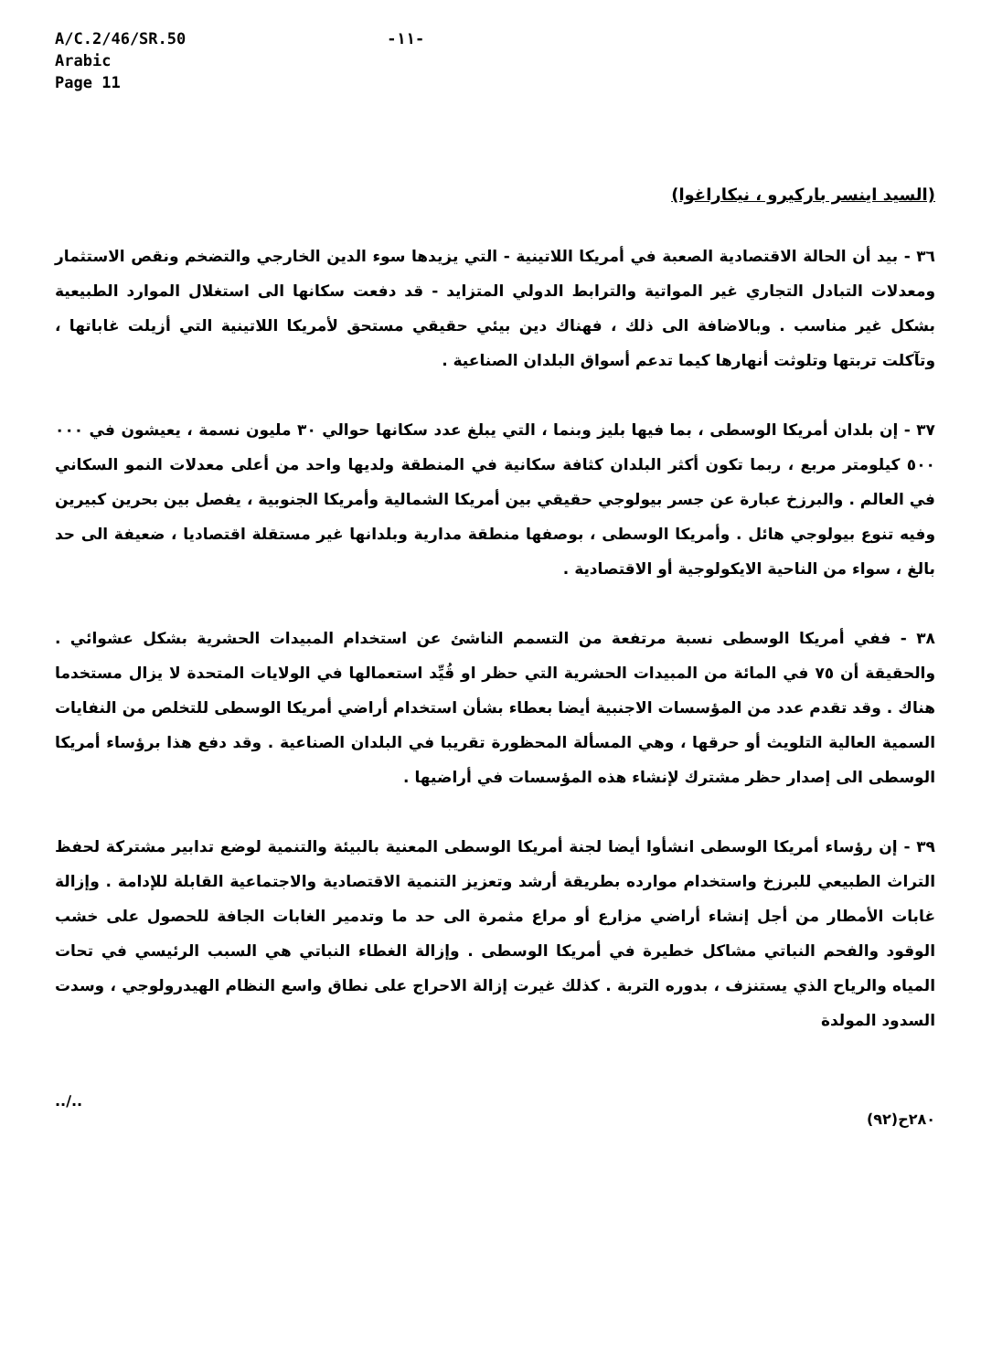A/C.2/46/SR.50
Arabic
Page 11
-١١-
(السيد اينسر باركيرو ، نيكاراغوا)
٣٦ - بيد أن الحالة الاقتصادية الصعبة في أمريكا اللاتينية - التي يزيدها سوء الدين الخارجي والتضخم ونقص الاستثمار ومعدلات التبادل التجاري غير المواتية والترابط الدولي المتزايد - قد دفعت سكانها الى استغلال الموارد الطبيعية بشكل غير مناسب . وبالاضافة الى ذلك ، فهناك دين بيئي حقيقي مستحق لأمريكا اللاتينية التي أزيلت غاباتها ، وتآكلت تربتها وتلوثت أنهارها كيما تدعم أسواق البلدان الصناعية .
٣٧ - إن بلدان أمريكا الوسطى ، بما فيها بليز وبنما ، التي يبلغ عدد سكانها حوالي ٣٠ مليون نسمة ، يعيشون في ٠٠٠ ٥٠٠ كيلومتر مربع ، ربما تكون أكثر البلدان كثافة سكانية في المنطقة ولديها واحد من أعلى معدلات النمو السكاني في العالم . والبرزخ عبارة عن جسر بيولوجي حقيقي بين أمريكا الشمالية وأمريكا الجنوبية ، يفصل بين بحرين كبيرين وفيه تنوع بيولوجي هائل . وأمريكا الوسطى ، بوصفها منطقة مدارية وبلدانها غير مستقلة اقتصاديا ، ضعيفة الى حد بالغ ، سواء من الناحية الايكولوجية أو الاقتصادية .
٣٨ - ففي أمريكا الوسطى نسبة مرتفعة من التسمم الناشئ عن استخدام المبيدات الحشرية بشكل عشوائي . والحقيقة أن ٧٥ في المائة من المبيدات الحشرية التي حظر او قُيِّد استعمالها في الولايات المتحدة لا يزال مستخدما هناك . وقد تقدم عدد من المؤسسات الاجنبية أيضا بعطاء بشأن استخدام أراضي أمريكا الوسطى للتخلص من النفايات السمية العالية التلويث أو حرقها ، وهي المسألة المحظورة تقريبا في البلدان الصناعية . وقد دفع هذا برؤساء أمريكا الوسطى الى إصدار حظر مشترك لإنشاء هذه المؤسسات في أراضيها .
٣٩ - إن رؤساء أمريكا الوسطى انشأوا أيضا لجنة أمريكا الوسطى المعنية بالبيئة والتنمية لوضع تدابير مشتركة لحفظ التراث الطبيعي للبرزخ واستخدام موارده بطريقة أرشد وتعزيز التنمية الاقتصادية والاجتماعية القابلة للإدامة . وإزالة غابات الأمطار من أجل إنشاء أراضي مزارع أو مراع مثمرة الى حد ما وتدمير الغابات الجافة للحصول على خشب الوقود والفحم النباتي مشاكل خطيرة في أمريكا الوسطى . وإزالة الغطاء النباتي هي السبب الرئيسي في تحات المياه والرياح الذي يستنزف ، بدوره التربة . كذلك غيرت إزالة الاحراج على نطاق واسع النظام الهيدرولوجي ، وسدت السدود المولدة
../..
٢٨٠ح(٩٢)